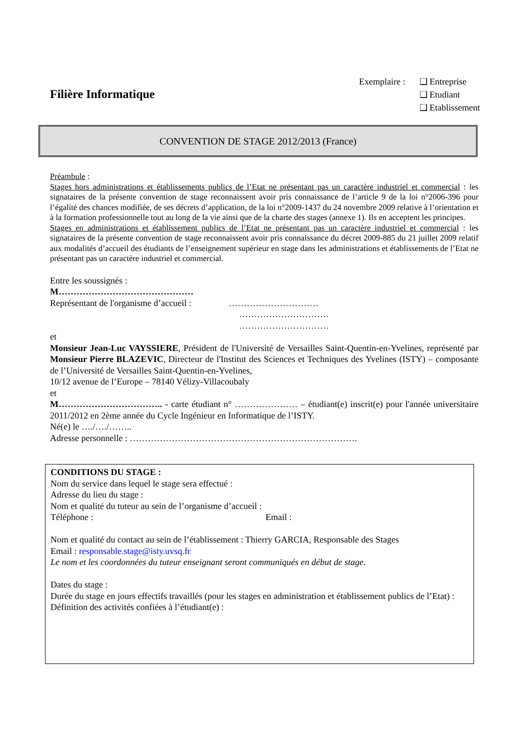Filière Informatique
Exemplaire : ❑ Entreprise
❑ Etudiant
❑ Etablissement
CONVENTION DE STAGE 2012/2013 (France)
Préambule :
Stages hors administrations et établissements publics de l’Etat ne présentant pas un caractère industriel et commercial : les signataires de la présente convention de stage reconnaissent avoir pris connaissance de l’article 9 de la loi n°2006-396 pour l’égalité des chances modifiée, de ses décrets d’application, de la loi n°2009-1437 du 24 novembre 2009 relative à l’orientation et à la formation professionnelle tout au long de la vie ainsi que de la charte des stages (annexe 1). Ils en acceptent les principes.
Stages en administrations et établissement publics de l’Etat ne présentant pas un caractère industriel et commercial : les signataires de la présente convention de stage reconnaissent avoir pris connaissance du décret 2009-885 du 21 juillet 2009 relatif aux modalités d’accueil des étudiants de l’enseignement supérieur en stage dans les administrations et établissements de l’Etat ne présentant pas un caractère industriel et commercial.
Entre les soussignés :
M………………………………………
Représentant de l'organisme d’accueil : …………………………
…………………………
…………………………
et
Monsieur Jean-Luc VAYSSIERE, Président de l'Université de Versailles Saint-Quentin-en-Yvelines, représenté par Monsieur Pierre BLAZEVIC, Directeur de l'Institut des Sciences et Techniques des Yvelines (ISTY) – composante de l’Université de Versailles Saint-Quentin-en-Yvelines,
10/12 avenue de l’Europe – 78140 Vélizy-Villacoubaly
et
M…………………………….. - carte étudiant n° ………………… – étudiant(e) inscrit(e) pour l'année universitaire 2011/2012 en 2ème année du Cycle Ingénieur en Informatique de l’ISTY.
Né(e) le …./…./……..
Adresse personnelle : ………………………………………………………………….
CONDITIONS DU STAGE :
Nom du service dans lequel le stage sera effectué :
Adresse du lieu du stage :
Nom et qualité du tuteur au sein de l’organisme d’accueil :
Téléphone : Email :
Nom et qualité du contact au sein de l’établissement : Thierry GARCIA, Responsable des Stages
Email : responsable.stage@isty.uvsq.fr
Le nom et les coordonnées du tuteur enseignant seront communiqués en début de stage.
Dates du stage :
Durée du stage en jours effectifs travaillés (pour les stages en administration et établissement publics de l’Etat) :
Définition des activités confiées à l’étudiant(e) :